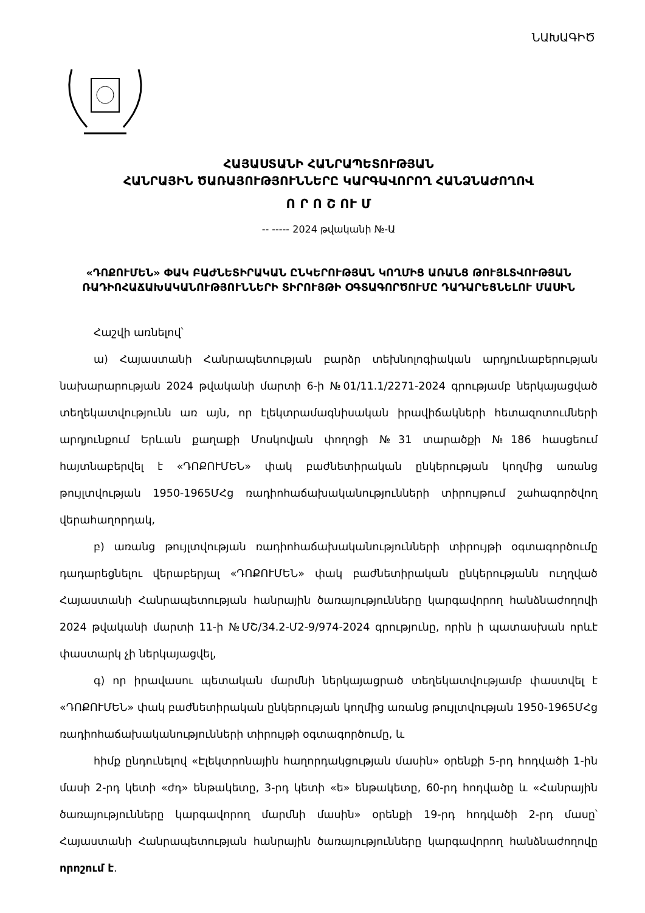ՆԱԽԱԳԻԾ
ՀԱՅԱՍՏԱՆԻ ՀԱՆՐԱՊԵՏՈՒԹՅԱՆ
ՀԱՆՐԱՅԻՆ ԾԱՌԱՅՈՒԹՅՈՒՆՆԵՐԸ ԿԱՐԳԱՎՈՐՈՂ ՀԱՆՁՆԱԺՈՂՈՎ
Ո Ր Ո Շ ՈՒ Մ
-- ----- 2024 թվականի №-Ա
«ԴՈՔՈՒՄԵՆ» ՓԱԿ ԲԱԺՆԵՏԻՐԱԿԱՆ ԸՆԿԵՐՈՒԹՅԱՆ ԿՈՂՄԻՑ ԱՌԱՆՑ ԹՈՒՅԼՏՎՈՒԹՅԱՆ ՌԱԴԻՈՀԱՃԱԽԱԿԱՆՈՒԹՅՈՒՆՆԵՐԻ ՏԻՐՈՒՅԹԻ ՕԳՏԱԳՈՐԾՈՒՄԸ ԴԱԴԱՐԵՑՆԵԼՈՒ ՄԱՍԻՆ
Հաշվի առնելով՝
ա) Հայաստանի Հանրապետության բարձր տեխնոլոգիական արդյունաբերության նախարարության 2024 թվականի մարտի 6-ի №01/11.1/2271-2024 գրությամբ ներկայացված տեղեկատվությունն առ այն, որ էլեկտրամագնիսական իրավիճակների հետազոտումների արդյունքում Երևան քաղաքի Մոսկովյան փողոցի №31 տարածքի №186 հասցեում հայտնաբերվել է «ԴՈՔՈՒՄԵՆ» փակ բաժնետիրական ընկերության կողմից առանց թույլտվության 1950-1965ՄՀց ռադիոհաճախականությունների տիրույթում շահագործվող վերահաղորդակ,
բ) առանց թույլտվության ռադիոհաճախականությունների տիրույթի օգտագործումը դադարեցնելու վերաբերյալ «ԴՈՔՈՒՄԵՆ» փակ բաժնետիրական ընկերությանն ուղղված Հայաստանի Հանրապետության հանրային ծառայությունները կարգավորող հանձնաժողովի 2024 թվականի մարտի 11-ի №ՄՇ/34.2-Մ2-9/974-2024 գրությունը, որին ի պատասխան որևէ փաստարկ չի ներկայացվել,
գ) որ իրավասու պետական մարմնի ներկայացրած տեղեկատվությամբ փաստվել է «ԴՈՔՈՒՄԵՆ» փակ բաժնետիրական ընկերության կողմից առանց թույլտվության 1950-1965ՄՀց ռադիոհաճախականությունների տիրույթի օգտագործումը, և
հիմք ընդունելով «Էլեկտրոնային հաղորդակցության մասին» օրենքի 5-րդ հոդվածի 1-ին մասի 2-րդ կետի «ժդ» ենթակետը, 3-րդ կետի «ե» ենթակետը, 60-րդ հոդվածը և «Հանրային ծառայությունները կարգավորող մարմնի մասին» օրենքի 19-րդ հոդվածի 2-րդ մասը՝ Հայաստանի Հանրապետության հանրային ծառայությունները կարգավորող հանձնաժողովը որոշում է.